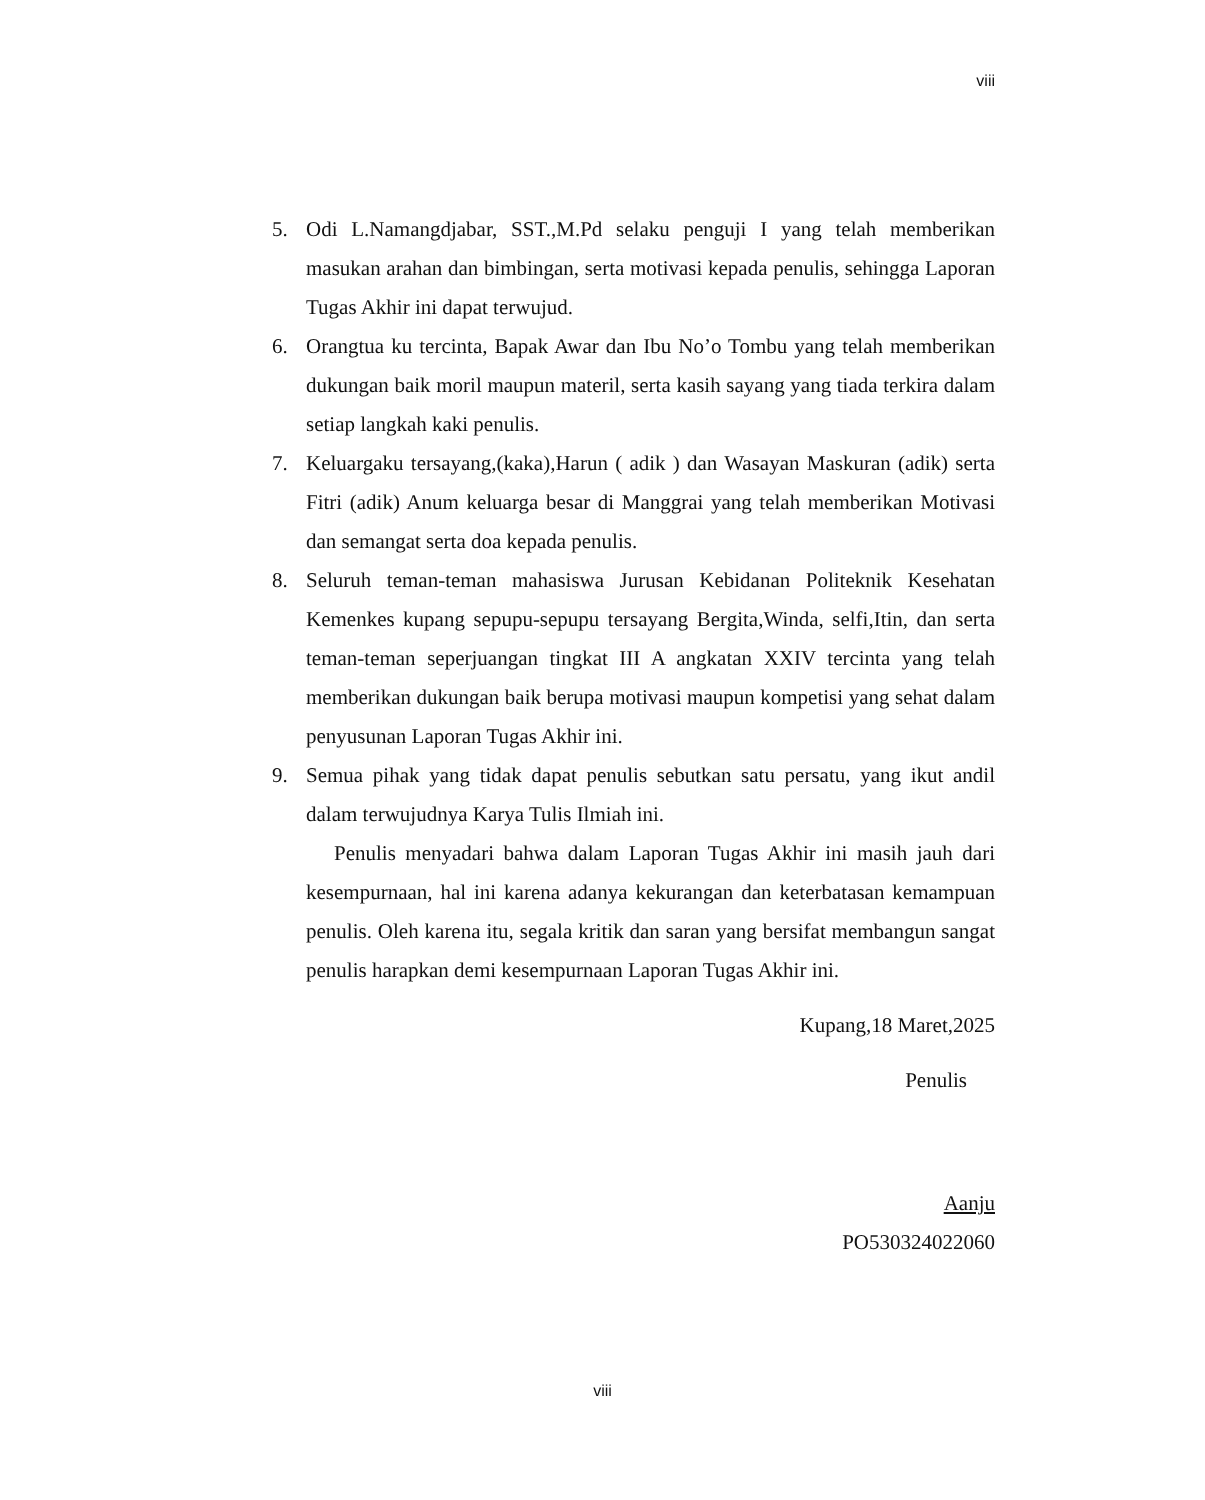viii
5. Odi L.Namangdjabar, SST.,M.Pd selaku penguji I yang telah memberikan masukan arahan dan bimbingan, serta motivasi kepada penulis, sehingga Laporan Tugas Akhir ini dapat terwujud.
6. Orangtua ku tercinta, Bapak Awar dan Ibu No’o Tombu yang telah memberikan dukungan baik moril maupun materil, serta kasih sayang yang tiada terkira dalam setiap langkah kaki penulis.
7. Keluargaku tersayang,(kaka),Harun ( adik ) dan Wasayan Maskuran (adik) serta Fitri (adik) Anum keluarga besar di Manggrai yang telah memberikan Motivasi dan semangat serta doa kepada penulis.
8. Seluruh teman-teman mahasiswa Jurusan Kebidanan Politeknik Kesehatan Kemenkes kupang sepupu-sepupu tersayang Bergita,Winda, selfi,Itin, dan serta teman-teman seperjuangan tingkat III A angkatan XXIV tercinta yang telah memberikan dukungan baik berupa motivasi maupun kompetisi yang sehat dalam penyusunan Laporan Tugas Akhir ini.
9. Semua pihak yang tidak dapat penulis sebutkan satu persatu, yang ikut andil dalam terwujudnya Karya Tulis Ilmiah ini.
Penulis menyadari bahwa dalam Laporan Tugas Akhir ini masih jauh dari kesempurnaan, hal ini karena adanya kekurangan dan keterbatasan kemampuan penulis. Oleh karena itu, segala kritik dan saran yang bersifat membangun sangat penulis harapkan demi kesempurnaan Laporan Tugas Akhir ini.
Kupang,18 Maret,2025
Penulis
Aanju
PO530324022060
viii